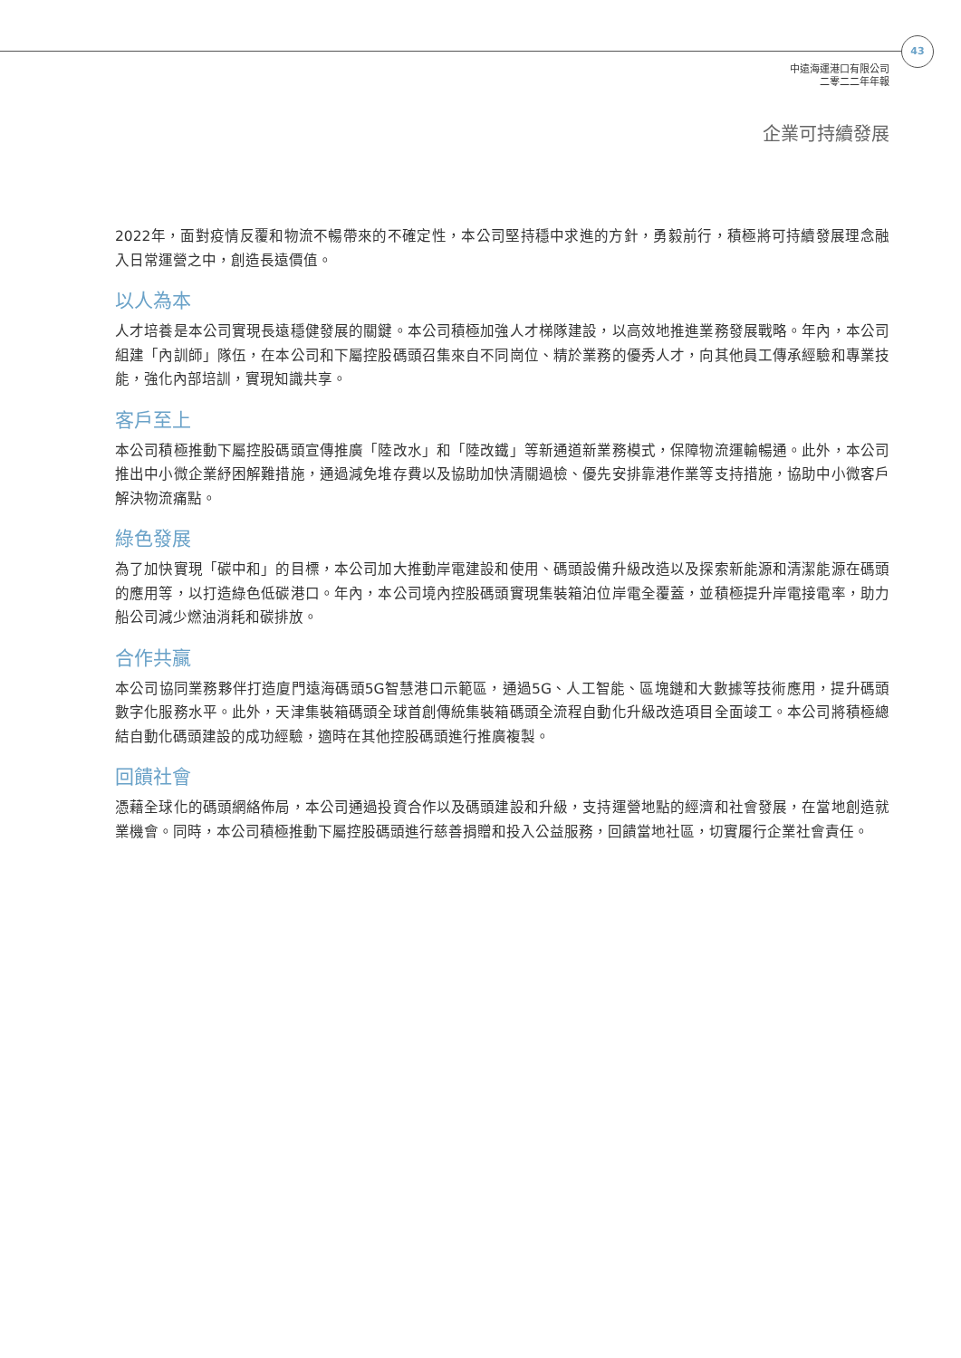43
中遠海運港口有限公司
二零二二年年報
企業可持續發展
2022年，面對疫情反覆和物流不暢帶來的不確定性，本公司堅持穩中求進的方針，勇毅前行，積極將可持續發展理念融入日常運營之中，創造長遠價值。
以人為本
人才培養是本公司實現長遠穩健發展的關鍵。本公司積極加強人才梯隊建設，以高效地推進業務發展戰略。年內，本公司組建「內訓師」隊伍，在本公司和下屬控股碼頭召集來自不同崗位、精於業務的優秀人才，向其他員工傳承經驗和專業技能，強化內部培訓，實現知識共享。
客戶至上
本公司積極推動下屬控股碼頭宣傳推廣「陸改水」和「陸改鐵」等新通道新業務模式，保障物流運輸暢通。此外，本公司推出中小微企業紓困解難措施，通過減免堆存費以及協助加快清關過檢、優先安排靠港作業等支持措施，協助中小微客戶解決物流痛點。
綠色發展
為了加快實現「碳中和」的目標，本公司加大推動岸電建設和使用、碼頭設備升級改造以及探索新能源和清潔能源在碼頭的應用等，以打造綠色低碳港口。年內，本公司境內控股碼頭實現集裝箱泊位岸電全覆蓋，並積極提升岸電接電率，助力船公司減少燃油消耗和碳排放。
合作共贏
本公司協同業務夥伴打造廈門遠海碼頭5G智慧港口示範區，通過5G、人工智能、區塊鏈和大數據等技術應用，提升碼頭數字化服務水平。此外，天津集裝箱碼頭全球首創傳統集裝箱碼頭全流程自動化升級改造項目全面竣工。本公司將積極總結自動化碼頭建設的成功經驗，適時在其他控股碼頭進行推廣複製。
回饋社會
憑藉全球化的碼頭網絡佈局，本公司通過投資合作以及碼頭建設和升級，支持運營地點的經濟和社會發展，在當地創造就業機會。同時，本公司積極推動下屬控股碼頭進行慈善捐贈和投入公益服務，回饋當地社區，切實履行企業社會責任。